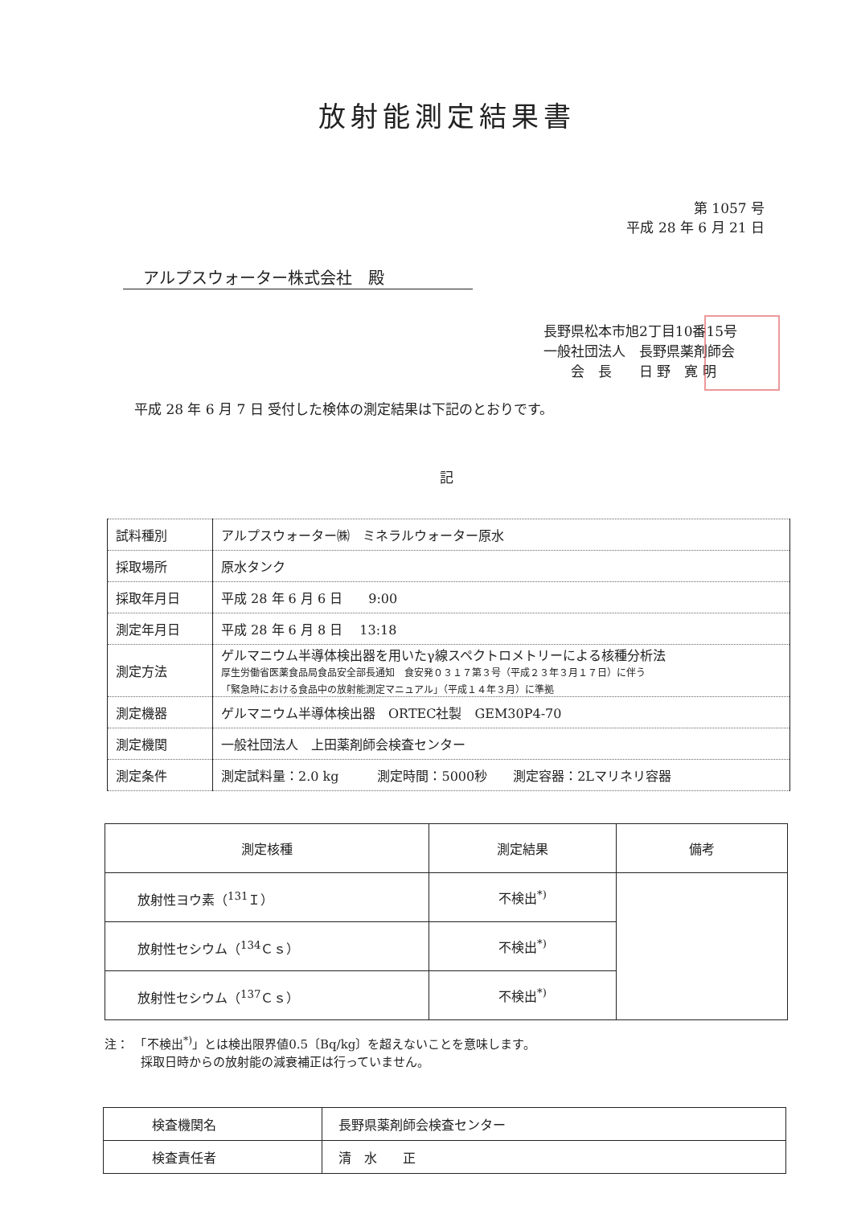放射能測定結果書
第 1057 号
平成 28 年 6 月 21 日
アルプスウォーター株式会社　殿
長野県松本市旭2丁目10番15号
一般社団法人　長野県薬剤師会
　　会　長　　日 野　寛 明
平成 28 年 6 月 7 日 受付した検体の測定結果は下記のとおりです。
記
| 試料種別 | アルプスウォーター㈱ ミネラルウォーター原水 |
| 採取場所 | 原水タンク |
| 採取年月日 | 平成 28 年 6 月 6 日 9:00 |
| 測定年月日 | 平成 28 年 6 月 8 日 13:18 |
| 測定方法 | ゲルマニウム半導体検出器を用いたγ線スペクトロメトリーによる核種分析法 厚生労働省医薬食品局食品安全部長通知 食安発０３１７第３号（平成２３年３月１７日）に伴う 「緊急時における食品中の放射能測定マニュアル」（平成１４年３月）に準拠 |
| 測定機器 | ゲルマニウム半導体検出器 ORTEC社製 GEM30P4-70 |
| 測定機関 | 一般社団法人 上田薬剤師会検査センター |
| 測定条件 | 測定試料量：2.0 kg 測定時間：5000秒 測定容器：2Lマリネリ容器 |
| 測定核種 | 測定結果 | 備考 |
| --- | --- | --- |
| 放射性ヨウ素（<sup>131</sup>Ｉ） | 不検出<sup>*)</sup> | |
| 放射性セシウム（<sup>134</sup>Ｃｓ） | 不検出<sup>*)</sup> | |
| 放射性セシウム（<sup>137</sup>Ｃｓ） | 不検出<sup>*)</sup> | |
注：　「不検出<sup>*)</sup>」とは検出限界値0.5〔Bq/kg〕を超えないことを意味します。
　　　採取日時からの放射能の減衰補正は行っていません。
| 検査機関名 | 長野県薬剤師会検査センター |
| 検査責任者 | 清 水 正 |